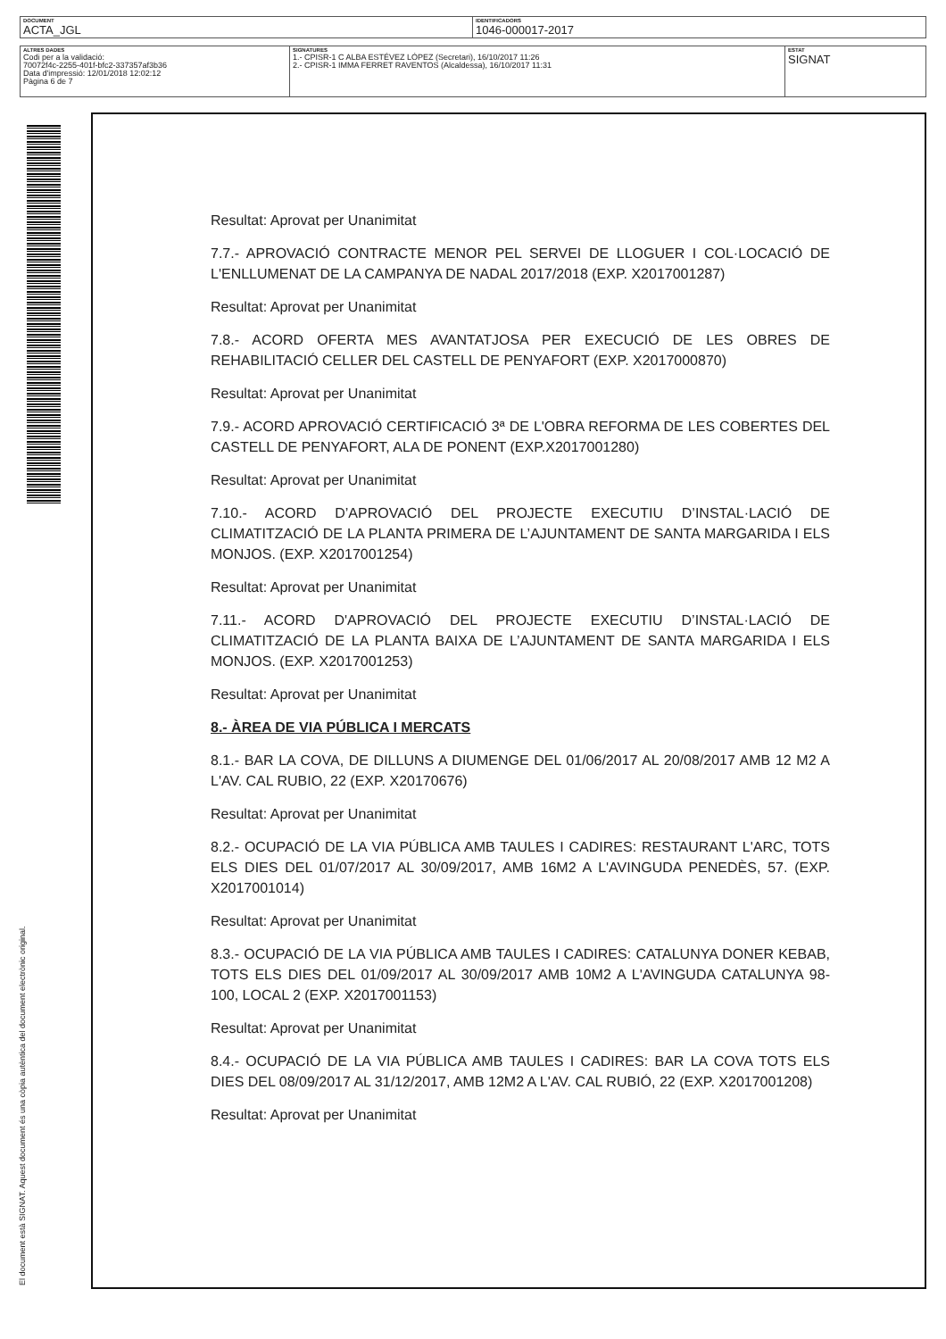| DOCUMENT ACTA_JGL | IDENTIFICADORS 1046-000017-2017 |
| ALTRES DADES Codi per a la validació: 70072f4c-2255-401f-bfc2-337357af3b36 Data d'impressió: 12/01/2018 12:02:12 Pàgina 6 de 7 | SIGNATURES 1.- CPISR-1 C ALBA ESTÉVEZ LÓPEZ (Secretari), 16/10/2017 11:26 2.- CPISR-1 IMMA FERRET RAVENTOS (Alcaldessa), 16/10/2017 11:31 | ESTAT SIGNAT |
El document està SIGNAT. Aquest document és una còpia autèntica del document electrònic original.
Resultat: Aprovat per Unanimitat
7.7.- APROVACIÓ CONTRACTE MENOR PEL SERVEI DE LLOGUER I COL·LOCACIÓ DE L'ENLLUMENAT DE LA CAMPANYA DE NADAL 2017/2018 (EXP. X2017001287)
Resultat: Aprovat per Unanimitat
7.8.- ACORD OFERTA MES AVANTATJOSA PER EXECUCIÓ DE LES OBRES DE REHABILITACIÓ CELLER DEL CASTELL DE PENYAFORT (EXP. X2017000870)
Resultat: Aprovat per Unanimitat
7.9.- ACORD APROVACIÓ CERTIFICACIÓ 3ª DE L'OBRA REFORMA DE LES COBERTES DEL CASTELL DE PENYAFORT, ALA DE PONENT (EXP.X2017001280)
Resultat: Aprovat per Unanimitat
7.10.- ACORD D’APROVACIÓ DEL PROJECTE EXECUTIU D’INSTAL·LACIÓ DE CLIMATITZACIÓ DE LA PLANTA PRIMERA DE L’AJUNTAMENT DE SANTA MARGARIDA I ELS MONJOS. (EXP. X2017001254)
Resultat: Aprovat per Unanimitat
7.11.- ACORD D'APROVACIÓ DEL PROJECTE EXECUTIU D’INSTAL·LACIÓ DE CLIMATITZACIÓ DE LA PLANTA BAIXA DE L’AJUNTAMENT DE SANTA MARGARIDA I ELS MONJOS. (EXP. X2017001253)
Resultat: Aprovat per Unanimitat
8.- ÀREA DE VIA PÚBLICA I MERCATS
8.1.- BAR LA COVA, DE DILLUNS A DIUMENGE DEL 01/06/2017 AL 20/08/2017 AMB 12 M2 A L'AV. CAL RUBIO, 22 (EXP. X20170676)
Resultat: Aprovat per Unanimitat
8.2.- OCUPACIÓ DE LA VIA PÚBLICA AMB TAULES I CADIRES: RESTAURANT L'ARC, TOTS ELS DIES DEL 01/07/2017 AL 30/09/2017, AMB 16M2 A L'AVINGUDA PENEDÈS, 57. (EXP. X2017001014)
Resultat: Aprovat per Unanimitat
8.3.- OCUPACIÓ DE LA VIA PÚBLICA AMB TAULES I CADIRES: CATALUNYA DONER KEBAB, TOTS ELS DIES DEL 01/09/2017 AL 30/09/2017 AMB 10M2 A L'AVINGUDA CATALUNYA 98-100, LOCAL 2 (EXP. X2017001153)
Resultat: Aprovat per Unanimitat
8.4.- OCUPACIÓ DE LA VIA PÚBLICA AMB TAULES I CADIRES: BAR LA COVA TOTS ELS DIES DEL 08/09/2017 AL 31/12/2017, AMB 12M2 A L'AV. CAL RUBIÓ, 22 (EXP. X2017001208)
Resultat: Aprovat per Unanimitat